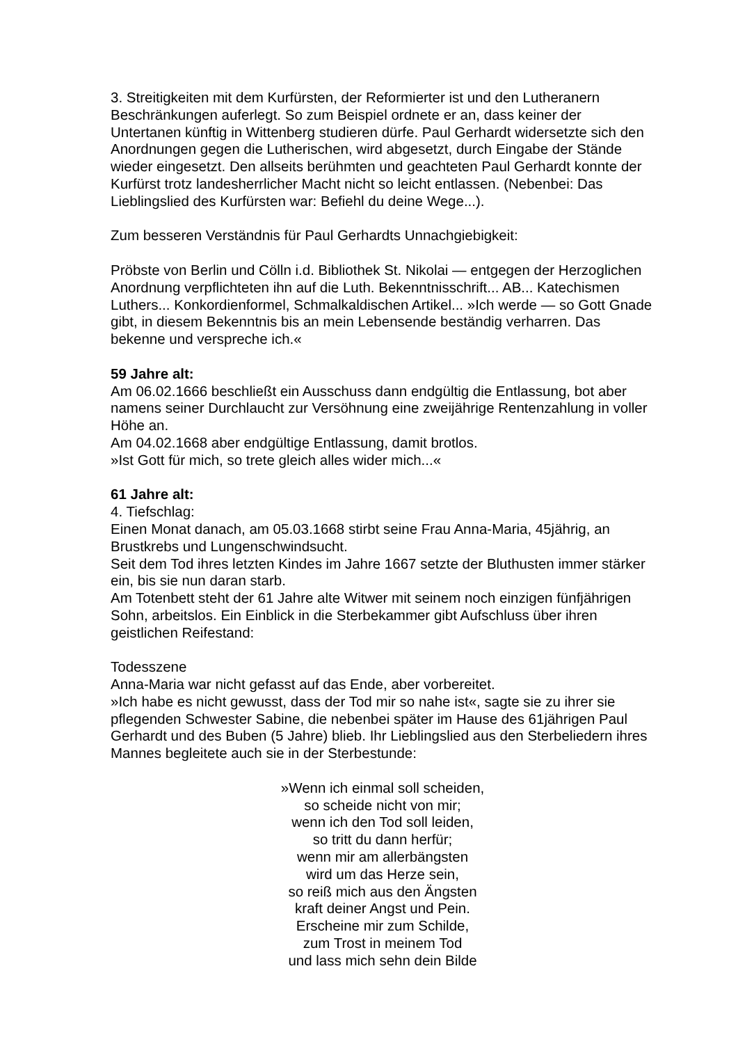3. Streitigkeiten mit dem Kurfürsten, der Reformierter ist und den Lutheranern Beschränkungen auferlegt. So zum Beispiel ordnete er an, dass keiner der Untertanen künftig in Wittenberg studieren dürfe. Paul Gerhardt widersetzte sich den Anordnungen gegen die Lutherischen, wird abgesetzt, durch Eingabe der Stände wieder eingesetzt. Den allseits berühmten und geachteten Paul Gerhardt konnte der Kurfürst trotz landesherrlicher Macht nicht so leicht entlassen. (Nebenbei: Das Lieblingslied des Kurfürsten war: Befiehl du deine Wege...).
Zum besseren Verständnis für Paul Gerhardts Unnachgiebigkeit:
Pröbste von Berlin und Cölln i.d. Bibliothek St. Nikolai — entgegen der Herzoglichen Anordnung verpflichteten ihn auf die Luth. Bekenntnisschrift... AB... Katechismen Luthers... Konkordienformel, Schmalkaldischen Artikel... »Ich werde — so Gott Gnade gibt, in diesem Bekenntnis bis an mein Lebensende beständig verharren. Das bekenne und verspreche ich.«
59 Jahre alt:
Am 06.02.1666 beschließt ein Ausschuss dann endgültig die Entlassung, bot aber namens seiner Durchlaucht zur Versöhnung eine zweijährige Rentenzahlung in voller Höhe an.
Am 04.02.1668 aber endgültige Entlassung, damit brotlos.
»Ist Gott für mich, so trete gleich alles wider mich...«
61 Jahre alt:
4. Tiefschlag:
Einen Monat danach, am 05.03.1668 stirbt seine Frau Anna-Maria, 45jährig, an Brustkrebs und Lungenschwindsucht.
Seit dem Tod ihres letzten Kindes im Jahre 1667 setzte der Bluthusten immer stärker ein, bis sie nun daran starb.
Am Totenbett steht der 61 Jahre alte Witwer mit seinem noch einzigen fünfjährigen Sohn, arbeitslos. Ein Einblick in die Sterbekammer gibt Aufschluss über ihren geistlichen Reifestand:
Todesszene
Anna-Maria war nicht gefasst auf das Ende, aber vorbereitet.
»Ich habe es nicht gewusst, dass der Tod mir so nahe ist«, sagte sie zu ihrer sie pflegenden Schwester Sabine, die nebenbei später im Hause des 61jährigen Paul Gerhardt und des Buben (5 Jahre) blieb. Ihr Lieblingslied aus den Sterbeliedern ihres Mannes begleitete auch sie in der Sterbestunde:
»Wenn ich einmal soll scheiden,
so scheide nicht von mir;
wenn ich den Tod soll leiden,
so tritt du dann herfür;
wenn mir am allerbängsten
wird um das Herze sein,
so reiß mich aus den Ängsten
kraft deiner Angst und Pein.
Erscheine mir zum Schilde,
zum Trost in meinem Tod
und lass mich sehn dein Bilde